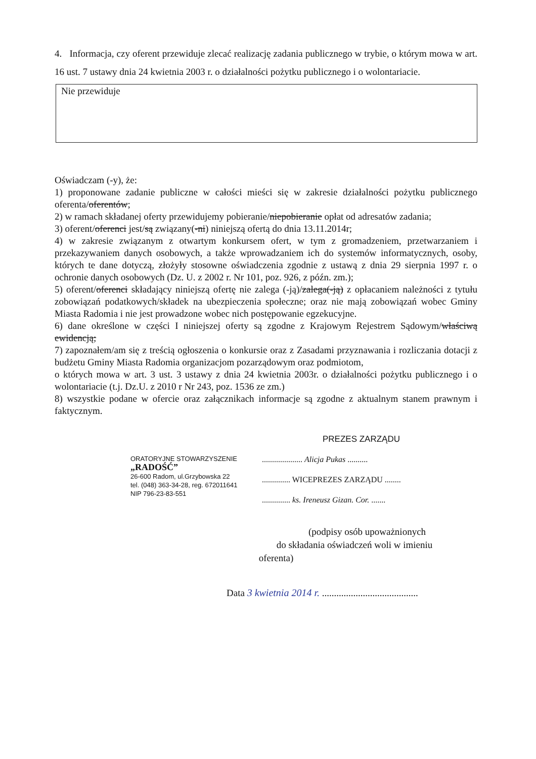4. Informacja, czy oferent przewiduje zlecać realizację zadania publicznego w trybie, o którym mowa w art. 16 ust. 7 ustawy dnia 24 kwietnia 2003 r. o działalności pożytku publicznego i o wolontariacie.
Nie przewiduje
Oświadczam (-y), że:
1) proponowane zadanie publiczne w całości mieści się w zakresie działalności pożytku publicznego oferenta/oferentów;
2) w ramach składanej oferty przewidujemy pobieranie/niepobieranie opłat od adresatów zadania;
3) oferent/oferenci jest/są związany(-ni) niniejszą ofertą do dnia 13.11.2014r;
4) w zakresie związanym z otwartym konkursem ofert, w tym z gromadzeniem, przetwarzaniem i przekazywaniem danych osobowych, a także wprowadzaniem ich do systemów informatycznych, osoby, których te dane dotyczą, złożyły stosowne oświadczenia zgodnie z ustawą z dnia 29 sierpnia 1997 r. o ochronie danych osobowych (Dz. U. z 2002 r. Nr 101, poz. 926, z późn. zm.);
5) oferent/oferenci składający niniejszą ofertę nie zalega (-ją)/zalega(-ją) z opłacaniem należności z tytułu zobowiązań podatkowych/składek na ubezpieczenia społeczne; oraz nie mają zobowiązań wobec Gminy Miasta Radomia i nie jest prowadzone wobec nich postępowanie egzekucyjne.
6) dane określone w części I niniejszej oferty są zgodne z Krajowym Rejestrem Sądowym/właściwą ewidencją;
7) zapoznałem/am się z treścią ogłoszenia o konkursie oraz z Zasadami przyznawania i rozliczania dotacji z budżetu Gminy Miasta Radomia organizacjom pozarządowym oraz podmiotom,
o których mowa w art. 3 ust. 3 ustawy z dnia 24 kwietnia 2003r. o działalności pożytku publicznego i o wolontariacie (t.j. Dz.U. z 2010 r Nr 243, poz. 1536 ze zm.)
8) wszystkie podane w ofercie oraz załącznikach informacje są zgodne z aktualnym stanem prawnym i faktycznym.
ORATORYJNE STOWARZYSZENIE
„RADOŚĆ”
26-600 Radom, ul.Grzybowska 22
tel. (048) 363-34-28, reg. 672011641
NIP 796-23-83-551
PREZES ZARZĄDU
.................... Alicja Pukas ..........
.............. WICEPREZES ZARZĄDU ........
.............. ks. Ireneusz Gizan. Cor. .......
(podpisy osób upoważnionych
do składania oświadczeń woli w imieniu
oferenta)
Data 3 kwietnia 2014 r. ........................................